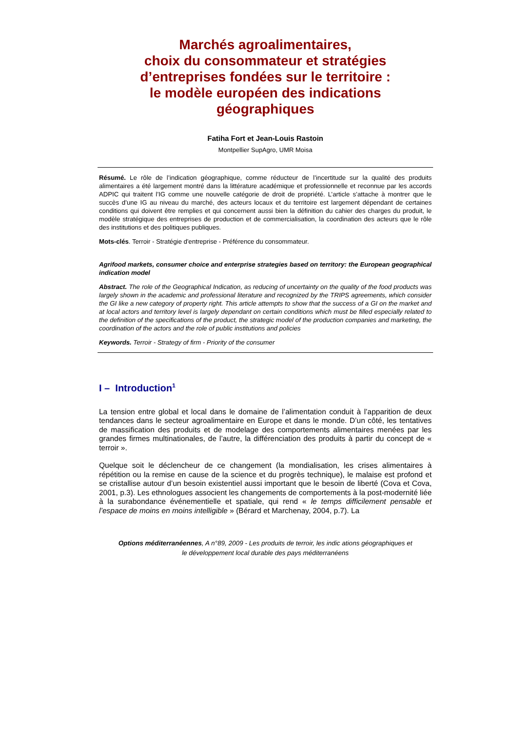Marchés agroalimentaires,
choix du consommateur et stratégies
d’entreprises fondées sur le territoire :
le modèle européen des indications
géographiques
Fatiha Fort et Jean-Louis Rastoin
Montpellier SupAgro, UMR Moisa
Résumé. Le rôle de l’indication géographique, comme réducteur de l’incertitude sur la qualité des produits alimentaires a été largement montré dans la littérature académique et professionnelle et reconnue par les accords ADPIC qui traitent l’IG comme une nouvelle catégorie de droit de propriété. L’article s’attache à montrer que le succès d’une IG au niveau du marché, des acteurs locaux et du territoire est largement dépendant de certaines conditions qui doivent être remplies et qui concernent aussi bien la définition du cahier des charges du produit, le modèle stratégique des entreprises de production et de commercialisation, la coordination des acteurs que le rôle des institutions et des politiques publiques.
Mots-clés. Terroir - Stratégie d'entreprise - Préférence du consommateur.
Agrifood markets, consumer choice and enterprise strategies based on territory: the European geographical indication model
Abstract. The role of the Geographical Indication, as reducing of uncertainty on the quality of the food products was largely shown in the academic and professional literature and recognized by the TRIPS agreements, which consider the GI like a new category of property right. This article attempts to show that the success of a GI on the market and at local actors and territory level is largely dependant on certain conditions which must be filled especially related to the definition of the specifications of the product, the strategic model of the production companies and marketing, the coordination of the actors and the role of public institutions and policies
Keywords. Terroir - Strategy of firm - Priority of the consumer
I – Introduction<sup>1</sup>
La tension entre global et local dans le domaine de l’alimentation conduit à l’apparition de deux tendances dans le secteur agroalimentaire en Europe et dans le monde. D’un côté, les tentatives de massification des produits et de modelage des comportements alimentaires menées par les grandes firmes multinationales, de l’autre, la différenciation des produits à partir du concept de « terroir ».
Quelque soit le déclencheur de ce changement (la mondialisation, les crises alimentaires à répétition ou la remise en cause de la science et du progrès technique), le malaise est profond et se cristallise autour d’un besoin existentiel aussi important que le besoin de liberté (Cova et Cova, 2001, p.3). Les ethnologues associent les changements de comportements à la post-modernité liée à la surabondance événementielle et spatiale, qui rend « le temps difficilement pensable et l’espace de moins en moins intelligible » (Bérard et Marchenay, 2004, p.7). La
Options méditerranéennes, A n°89, 2009 - Les produits de terroir, les indic ations géographiques et
le développement local durable des pays méditerranéens